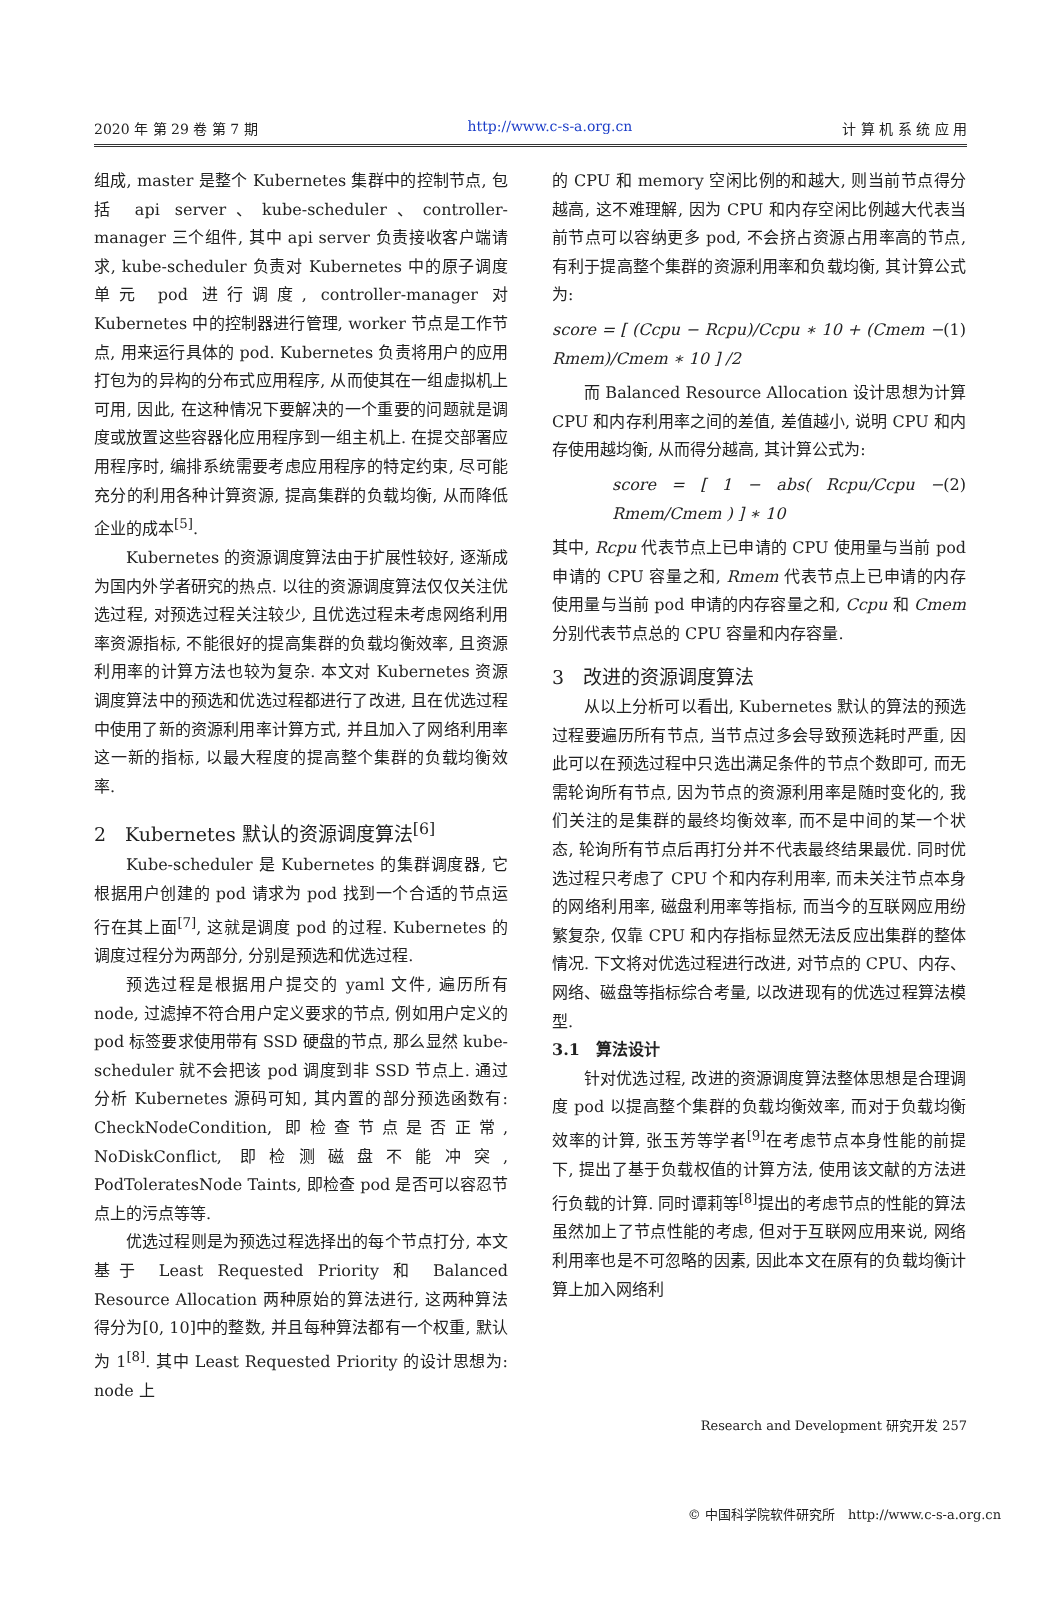2020 年 第 29 卷 第 7 期 http://www.c-s-a.org.cn 计 算 机 系 统 应 用
组成, master 是整个 Kubernetes 集群中的控制节点, 包括 api server、kube-scheduler、controller-manager 三个组件, 其中 api server 负责接收客户端请求, kube-scheduler 负责对 Kubernetes 中的原子调度单元 pod 进行调度, controller-manager 对 Kubernetes 中的控制器进行管理, worker 节点是工作节点, 用来运行具体的 pod. Kubernetes 负责将用户的应用打包为的异构的分布式应用程序, 从而使其在一组虚拟机上可用, 因此, 在这种情况下要解决的一个重要的问题就是调度或放置这些容器化应用程序到一组主机上. 在提交部署应用程序时, 编排系统需要考虑应用程序的特定约束, 尽可能充分的利用各种计算资源, 提高集群的负载均衡, 从而降低企业的成本<sup>[5]</sup>.
Kubernetes 的资源调度算法由于扩展性较好, 逐渐成为国内外学者研究的热点. 以往的资源调度算法仅仅关注优选过程, 对预选过程关注较少, 且优选过程未考虑网络利用率资源指标, 不能很好的提高集群的负载均衡效率, 且资源利用率的计算方法也较为复杂. 本文对 Kubernetes 资源调度算法中的预选和优选过程都进行了改进, 且在优选过程中使用了新的资源利用率计算方式, 并且加入了网络利用率这一新的指标, 以最大程度的提高整个集群的负载均衡效率.
2　Kubernetes 默认的资源调度算法<sup>[6]</sup>
Kube-scheduler 是 Kubernetes 的集群调度器, 它根据用户创建的 pod 请求为 pod 找到一个合适的节点运行在其上面<sup>[7]</sup>, 这就是调度 pod 的过程. Kubernetes 的调度过程分为两部分, 分别是预选和优选过程.
预选过程是根据用户提交的 yaml 文件, 遍历所有 node, 过滤掉不符合用户定义要求的节点, 例如用户定义的 pod 标签要求使用带有 SSD 硬盘的节点, 那么显然 kube-scheduler 就不会把该 pod 调度到非 SSD 节点上. 通过分析 Kubernetes 源码可知, 其内置的部分预选函数有: CheckNodeCondition, 即检查节点是否正常, NoDiskConflict, 即检测磁盘不能冲突, PodToleratesNode Taints, 即检查 pod 是否可以容忍节点上的污点等等.
优选过程则是为预选过程选择出的每个节点打分, 本文基于 Least Requested Priority 和 Balanced Resource Allocation 两种原始的算法进行, 这两种算法得分为[0, 10]中的整数, 并且每种算法都有一个权重, 默认为 1<sup>[8]</sup>. 其中 Least Requested Priority 的设计思想为: node 上
的 CPU 和 memory 空闲比例的和越大, 则当前节点得分越高, 这不难理解, 因为 CPU 和内存空闲比例越大代表当前节点可以容纳更多 pod, 不会挤占资源占用率高的节点, 有利于提高整个集群的资源利用率和负载均衡, 其计算公式为:
score = [ (Ccpu − Rcpu)/Ccpu ∗ 10 + (Cmem − Rmem)/Cmem ∗ 10 ] /2 (1)
而 Balanced Resource Allocation 设计思想为计算 CPU 和内存利用率之间的差值, 差值越小, 说明 CPU 和内存使用越均衡, 从而得分越高, 其计算公式为:
score = [ 1 − abs( Rcpu/Ccpu − Rmem/Cmem ) ] ∗ 10 (2)
其中, Rcpu 代表节点上已申请的 CPU 使用量与当前 pod 申请的 CPU 容量之和, Rmem 代表节点上已申请的内存使用量与当前 pod 申请的内存容量之和, Ccpu 和 Cmem 分别代表节点总的 CPU 容量和内存容量.
3　改进的资源调度算法
从以上分析可以看出, Kubernetes 默认的算法的预选过程要遍历所有节点, 当节点过多会导致预选耗时严重, 因此可以在预选过程中只选出满足条件的节点个数即可, 而无需轮询所有节点, 因为节点的资源利用率是随时变化的, 我们关注的是集群的最终均衡效率, 而不是中间的某一个状态, 轮询所有节点后再打分并不代表最终结果最优. 同时优选过程只考虑了 CPU 个和内存利用率, 而未关注节点本身的网络利用率, 磁盘利用率等指标, 而当今的互联网应用纷繁复杂, 仅靠 CPU 和内存指标显然无法反应出集群的整体情况. 下文将对优选过程进行改进, 对节点的 CPU、内存、网络、磁盘等指标综合考量, 以改进现有的优选过程算法模型.
3.1　算法设计
针对优选过程, 改进的资源调度算法整体思想是合理调度 pod 以提高整个集群的负载均衡效率, 而对于负载均衡效率的计算, 张玉芳等学者<sup>[9]</sup>在考虑节点本身性能的前提下, 提出了基于负载权值的计算方法, 使用该文献的方法进行负载的计算. 同时谭莉等<sup>[8]</sup>提出的考虑节点的性能的算法虽然加上了节点性能的考虑, 但对于互联网应用来说, 网络利用率也是不可忽略的因素, 因此本文在原有的负载均衡计算上加入网络利
Research and Development 研究开发 257
© 中国科学院软件研究所　http://www.c-s-a.org.cn